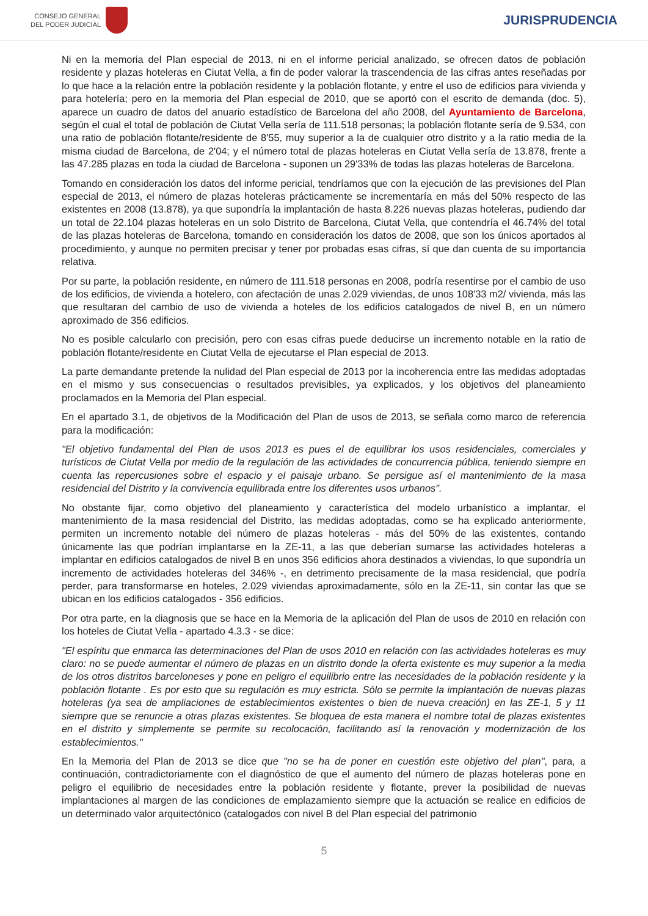CONSEJO GENERAL
DEL PODER JUDICIAL
JURISPRUDENCIA
Ni en la memoria del Plan especial de 2013, ni en el informe pericial analizado, se ofrecen datos de población residente y plazas hoteleras en Ciutat Vella, a fin de poder valorar la trascendencia de las cifras antes reseñadas por lo que hace a la relación entre la población residente y la población flotante, y entre el uso de edificios para vivienda y para hotelería; pero en la memoria del Plan especial de 2010, que se aportó con el escrito de demanda (doc. 5), aparece un cuadro de datos del anuario estadístico de Barcelona del año 2008, del Ayuntamiento de Barcelona, según el cual el total de población de Ciutat Vella sería de 111.518 personas; la población flotante sería de 9.534, con una ratio de población flotante/residente de 8'55, muy superior a la de cualquier otro distrito y a la ratio media de la misma ciudad de Barcelona, de 2'04; y el número total de plazas hoteleras en Ciutat Vella sería de 13.878, frente a las 47.285 plazas en toda la ciudad de Barcelona - suponen un 29'33% de todas las plazas hoteleras de Barcelona.
Tomando en consideración los datos del informe pericial, tendríamos que con la ejecución de las previsiones del Plan especial de 2013, el número de plazas hoteleras prácticamente se incrementaría en más del 50% respecto de las existentes en 2008 (13.878), ya que supondría la implantación de hasta 8.226 nuevas plazas hoteleras, pudiendo dar un total de 22.104 plazas hoteleras en un solo Distrito de Barcelona, Ciutat Vella, que contendría el 46.74% del total de las plazas hoteleras de Barcelona, tomando en consideración los datos de 2008, que son los únicos aportados al procedimiento, y aunque no permiten precisar y tener por probadas esas cifras, sí que dan cuenta de su importancia relativa.
Por su parte, la población residente, en número de 111.518 personas en 2008, podría resentirse por el cambio de uso de los edificios, de vivienda a hotelero, con afectación de unas 2.029 viviendas, de unos 108'33 m2/ vivienda, más las que resultaran del cambio de uso de vivienda a hoteles de los edificios catalogados de nivel B, en un número aproximado de 356 edificios.
No es posible calcularlo con precisión, pero con esas cifras puede deducirse un incremento notable en la ratio de población flotante/residente en Ciutat Vella de ejecutarse el Plan especial de 2013.
La parte demandante pretende la nulidad del Plan especial de 2013 por la incoherencia entre las medidas adoptadas en el mismo y sus consecuencias o resultados previsibles, ya explicados, y los objetivos del planeamiento proclamados en la Memoria del Plan especial.
En el apartado 3.1, de objetivos de la Modificación del Plan de usos de 2013, se señala como marco de referencia para la modificación:
"El objetivo fundamental del Plan de usos 2013 es pues el de equilibrar los usos residenciales, comerciales y turísticos de Ciutat Vella por medio de la regulación de las actividades de concurrencia pública, teniendo siempre en cuenta las repercusiones sobre el espacio y el paisaje urbano. Se persigue así el mantenimiento de la masa residencial del Distrito y la convivencia equilibrada entre los diferentes usos urbanos".
No obstante fijar, como objetivo del planeamiento y característica del modelo urbanístico a implantar, el mantenimiento de la masa residencial del Distrito, las medidas adoptadas, como se ha explicado anteriormente, permiten un incremento notable del número de plazas hoteleras - más del 50% de las existentes, contando únicamente las que podrían implantarse en la ZE-11, a las que deberían sumarse las actividades hoteleras a implantar en edificios catalogados de nivel B en unos 356 edificios ahora destinados a viviendas, lo que supondría un incremento de actividades hoteleras del 346% -, en detrimento precisamente de la masa residencial, que podría perder, para transformarse en hoteles, 2.029 viviendas aproximadamente, sólo en la ZE-11, sin contar las que se ubican en los edificios catalogados - 356 edificios.
Por otra parte, en la diagnosis que se hace en la Memoria de la aplicación del Plan de usos de 2010 en relación con los hoteles de Ciutat Vella - apartado 4.3.3 - se dice:
"El espíritu que enmarca las determinaciones del Plan de usos 2010 en relación con las actividades hoteleras es muy claro: no se puede aumentar el número de plazas en un distrito donde la oferta existente es muy superior a la media de los otros distritos barceloneses y pone en peligro el equilibrio entre las necesidades de la población residente y la población flotante . Es por esto que su regulación es muy estricta. Sólo se permite la implantación de nuevas plazas hoteleras (ya sea de ampliaciones de establecimientos existentes o bien de nueva creación) en las ZE-1, 5 y 11 siempre que se renuncie a otras plazas existentes. Se bloquea de esta manera el nombre total de plazas existentes en el distrito y simplemente se permite su recolocación, facilitando así la renovación y modernización de los establecimientos."
En la Memoria del Plan de 2013 se dice que "no se ha de poner en cuestión este objetivo del plan", para, a continuación, contradictoriamente con el diagnóstico de que el aumento del número de plazas hoteleras pone en peligro el equilibrio de necesidades entre la población residente y flotante, prever la posibilidad de nuevas implantaciones al margen de las condiciones de emplazamiento siempre que la actuación se realice en edificios de un determinado valor arquitectónico (catalogados con nivel B del Plan especial del patrimonio
5